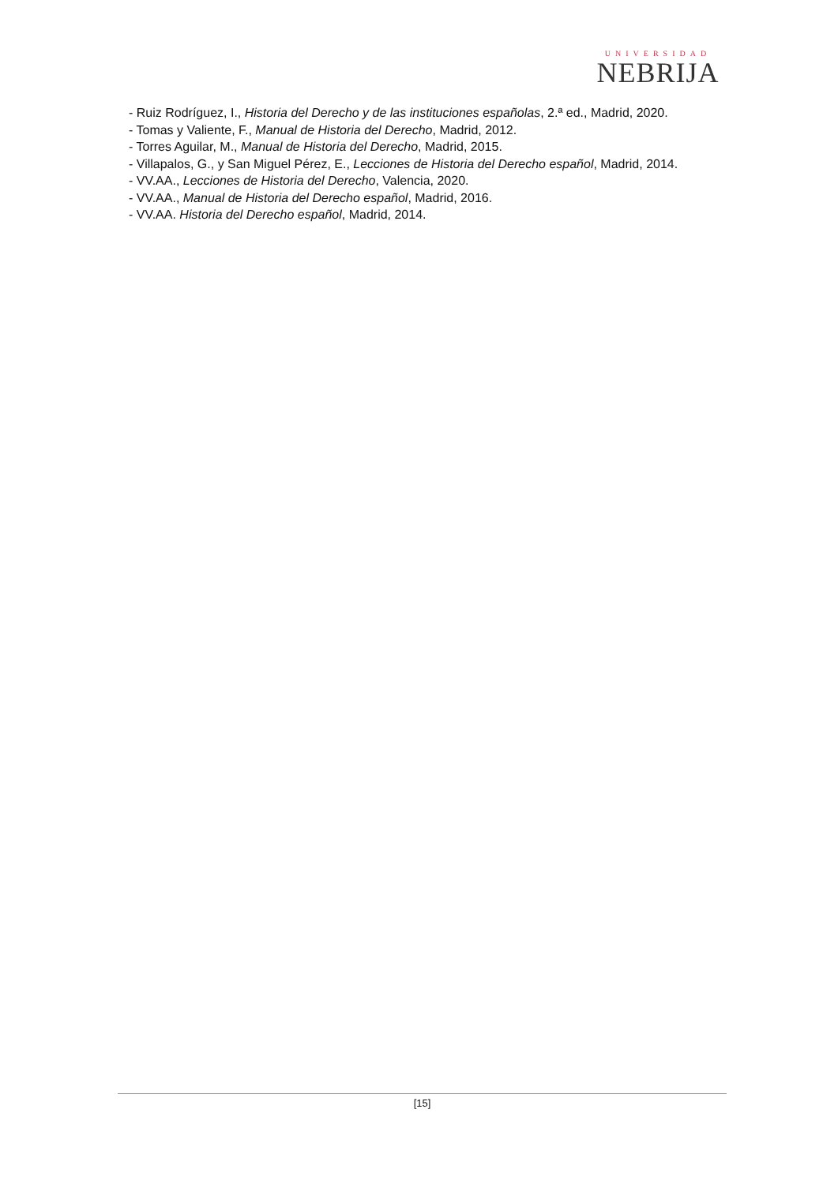UNIVERSIDAD
NEBRIJA
- Ruiz Rodríguez, I., Historia del Derecho y de las instituciones españolas, 2.ª ed., Madrid, 2020.
- Tomas y Valiente, F., Manual de Historia del Derecho, Madrid, 2012.
- Torres Aguilar, M., Manual de Historia del Derecho, Madrid, 2015.
- Villapalos, G., y San Miguel Pérez, E., Lecciones de Historia del Derecho español, Madrid, 2014.
- VV.AA., Lecciones de Historia del Derecho, Valencia, 2020.
- VV.AA., Manual de Historia del Derecho español, Madrid, 2016.
- VV.AA. Historia del Derecho español, Madrid, 2014.
[15]